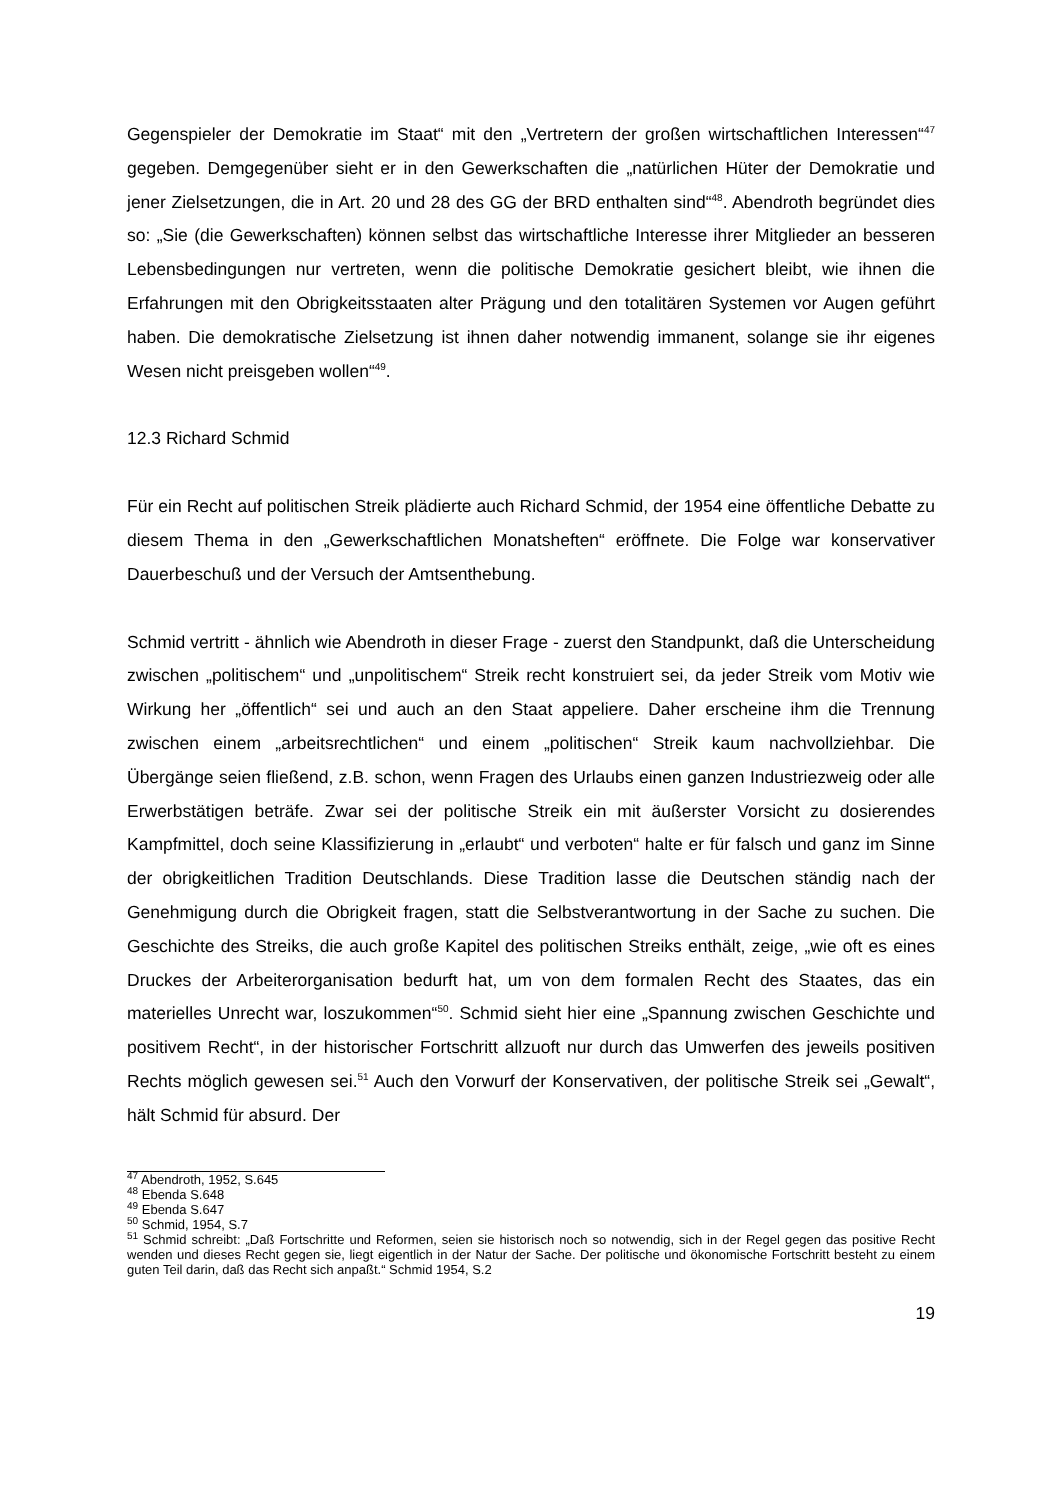Gegenspieler der Demokratie im Staat“ mit den „Vertretern der großen wirtschaftlichen Interessen“<sup>47</sup> gegeben. Demgegenüber sieht er in den Gewerkschaften die „natürlichen Hüter der Demokratie und jener Zielsetzungen, die in Art. 20 und 28 des GG der BRD enthalten sind“<sup>48</sup>. Abendroth begründet dies so: „Sie (die Gewerkschaften) können selbst das wirtschaftliche Interesse ihrer Mitglieder an besseren Lebensbedingungen nur vertreten, wenn die politische Demokratie gesichert bleibt, wie ihnen die Erfahrungen mit den Obrigkeitsstaaten alter Prägung und den totalitären Systemen vor Augen geführt haben. Die demokratische Zielsetzung ist ihnen daher notwendig immanent, solange sie ihr eigenes Wesen nicht preisgeben wollen“<sup>49</sup>.
12.3 Richard Schmid
Für ein Recht auf politischen Streik plädierte auch Richard Schmid, der 1954 eine öffentliche Debatte zu diesem Thema in den „Gewerkschaftlichen Monatsheften“ eröffnete. Die Folge war konservativer Dauerbeschuß und der Versuch der Amtsenthebung.
Schmid vertritt - ähnlich wie Abendroth in dieser Frage - zuerst den Standpunkt, daß die Unterscheidung zwischen „politischem“ und „unpolitischem“ Streik recht konstruiert sei, da jeder Streik vom Motiv wie Wirkung her „öffentlich“ sei und auch an den Staat appeliere. Daher erscheine ihm die Trennung zwischen einem „arbeitsrechtlichen“ und einem „politischen“ Streik kaum nachvollziehbar. Die Übergänge seien fließend, z.B. schon, wenn Fragen des Urlaubs einen ganzen Industriezweig oder alle Erwerbstätigen beträfe. Zwar sei der politische Streik ein mit äußerster Vorsicht zu dosierendes Kampfmittel, doch seine Klassifizierung in „erlaubt“ und verboten“ halte er für falsch und ganz im Sinne der obrigkeitlichen Tradition Deutschlands. Diese Tradition lasse die Deutschen ständig nach der Genehmigung durch die Obrigkeit fragen, statt die Selbstverantwortung in der Sache zu suchen. Die Geschichte des Streiks, die auch große Kapitel des politischen Streiks enthält, zeige, „wie oft es eines Druckes der Arbeiterorganisation bedurft hat, um von dem formalen Recht des Staates, das ein materielles Unrecht war, loszukommen“<sup>50</sup>. Schmid sieht hier eine „Spannung zwischen Geschichte und positivem Recht“, in der historischer Fortschritt allzuoft nur durch das Umwerfen des jeweils positiven Rechts möglich gewesen sei.<sup>51</sup> Auch den Vorwurf der Konservativen, der politische Streik sei „Gewalt“, hält Schmid für absurd. Der
<sup>47</sup> Abendroth, 1952, S.645
<sup>48</sup> Ebenda S.648
<sup>49</sup> Ebenda S.647
<sup>50</sup> Schmid, 1954, S.7
<sup>51</sup> Schmid schreibt: „Daß Fortschritte und Reformen, seien sie historisch noch so notwendig, sich in der Regel gegen das positive Recht wenden und dieses Recht gegen sie, liegt eigentlich in der Natur der Sache. Der politische und ökonomische Fortschritt besteht zu einem guten Teil darin, daß das Recht sich anpaßt.“ Schmid 1954, S.2
19